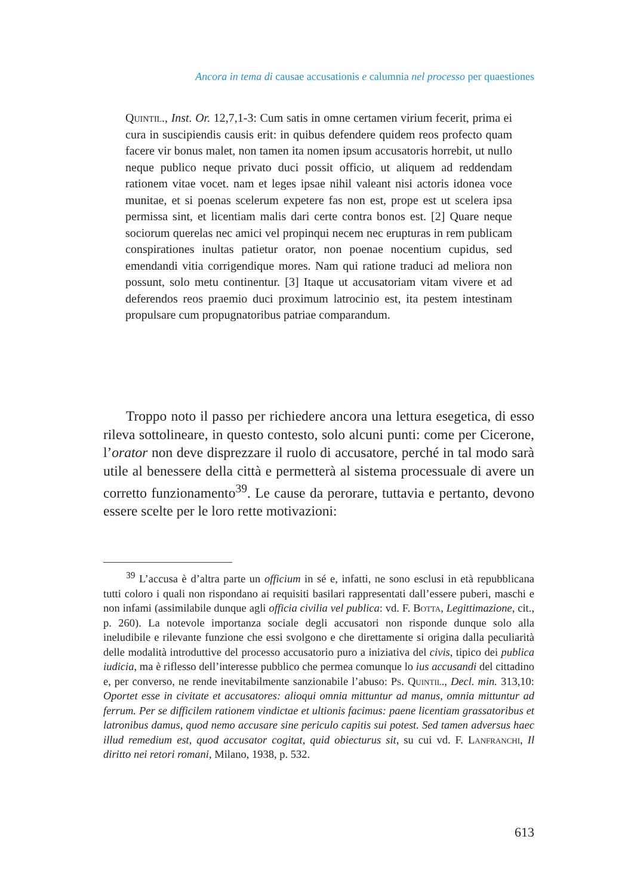Ancora in tema di causae accusationis e calumnia nel processo per quaestiones
Quintil., Inst. Or. 12,7,1-3: Cum satis in omne certamen virium fecerit, prima ei cura in suscipiendis causis erit: in quibus defendere quidem reos profecto quam facere vir bonus malet, non tamen ita nomen ipsum accusatoris horrebit, ut nullo neque publico neque privato duci possit officio, ut aliquem ad reddendam rationem vitae vocet. nam et leges ipsae nihil valeant nisi actoris idonea voce munitae, et si poenas scelerum expetere fas non est, prope est ut scelera ipsa permissa sint, et licentiam malis dari certe contra bonos est. [2] Quare neque sociorum querelas nec amici vel propinqui necem nec erupturas in rem publicam conspirationes inultas patietur orator, non poenae nocentium cupidus, sed emendandi vitia corrigendique mores. Nam qui ratione traduci ad meliora non possunt, solo metu continentur. [3] Itaque ut accusatoriam vitam vivere et ad deferendos reos praemio duci proximum latrocinio est, ita pestem intestinam propulsare cum propugnatoribus patriae comparandum.
Troppo noto il passo per richiedere ancora una lettura esegetica, di esso rileva sottolineare, in questo contesto, solo alcuni punti: come per Cicerone, l’orator non deve disprezzare il ruolo di accusatore, perché in tal modo sarà utile al benessere della città e permetterà al sistema processuale di avere un corretto funzionamento<sup>39</sup>. Le cause da perorare, tuttavia e pertanto, devono essere scelte per le loro rette motivazioni:
<sup>39</sup> L’accusa è d’altra parte un officium in sé e, infatti, ne sono esclusi in età repubblicana tutti coloro i quali non rispondano ai requisiti basilari rappresentati dall’essere puberi, maschi e non infami (assimilabile dunque agli officia civilia vel publica: vd. F. Botta, Legittimazione, cit., p. 260). La notevole importanza sociale degli accusatori non risponde dunque solo alla ineludibile e rilevante funzione che essi svolgono e che direttamente si origina dalla peculiarità delle modalità introduttive del processo accusatorio puro a iniziativa del civis, tipico dei publica iudicia, ma è riflesso dell’interesse pubblico che permea comunque lo ius accusandi del cittadino e, per converso, ne rende inevitabilmente sanzionabile l’abuso: Ps. Quintil., Decl. min. 313,10: Oportet esse in civitate et accusatores: alioqui omnia mittuntur ad manus, omnia mittuntur ad ferrum. Per se difficilem rationem vindictae et ultionis facimus: paene licentiam grassatoribus et latronibus damus, quod nemo accusare sine periculo capitis sui potest. Sed tamen adversus haec illud remedium est, quod accusator cogitat, quid obiecturus sit, su cui vd. F. Lanfranchi, Il diritto nei retori romani, Milano, 1938, p. 532.
613